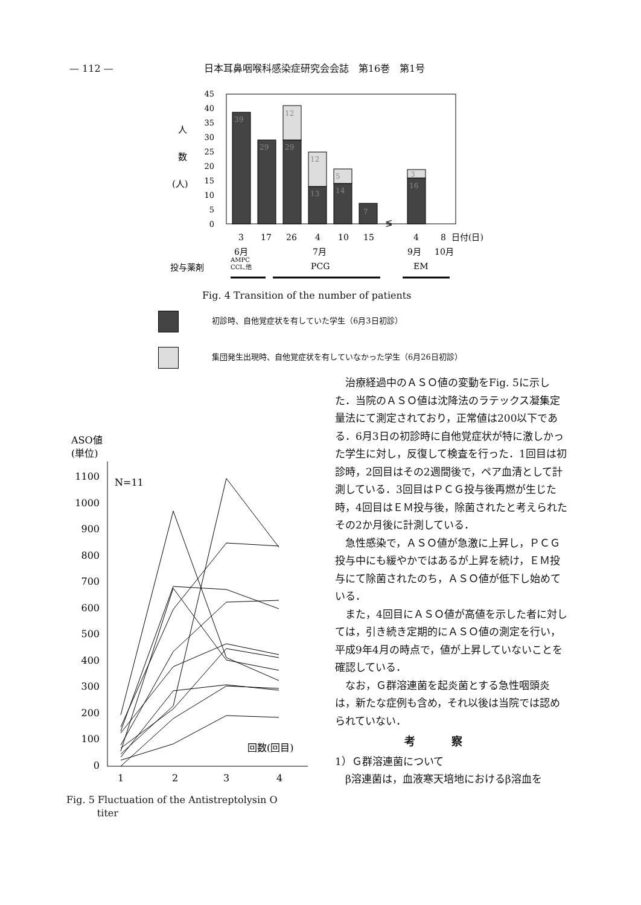— 112 — 日本耳鼻咽喉科感染症研究会会誌　第16巻　第1号
人
数
(人)
45
40
35
30
25
20
15
10
5
0
39
29
29
12
12
13
5
14
7
3
16
≶
3
17
26
4
10
15
4
8
日付(日)
6月
7月
9月
10月
投与薬剤
PCG
EM
AMPC
CCL,他
Fig. 4 Transition of the number of patients
初診時、自他覚症状を有していた学生（6月3日初診）
集団発生出現時、自他覚症状を有していなかった学生（6月26日初診）
ASO値
(単位)
N=11
1100
1000
900
800
700
600
500
400
300
200
100
0
回数(回目)
1
2
3
4
Fig. 5 Fluctuation of the Antistreptolysin O
titer
治療経過中のＡＳＯ値の変動をFig. 5に示した．当院のＡＳＯ値は沈降法のラテックス凝集定量法にて測定されており，正常値は200以下である．6月3日の初診時に自他覚症状が特に激しかった学生に対し，反復して検査を行った．1回目は初診時，2回目はその2週間後で，ペア血清として計測している．3回目はＰＣＧ投与後再燃が生じた時，4回目はＥＭ投与後，除菌されたと考えられたその2か月後に計測している．
急性感染で，ＡＳＯ値が急激に上昇し，ＰＣＧ投与中にも緩やかではあるが上昇を続け，ＥＭ投与にて除菌されたのち，ＡＳＯ値が低下し始めている．
また，4回目にＡＳＯ値が高値を示した者に対しては，引き続き定期的にＡＳＯ値の測定を行い，平成9年4月の時点で，値が上昇していないことを確認している．
なお，Ｇ群溶連菌を起炎菌とする急性咽頭炎は，新たな症例も含め，それ以後は当院では認められていない．
考察
1）Ｇ群溶連菌について
β溶連菌は，血液寒天培地におけるβ溶血を